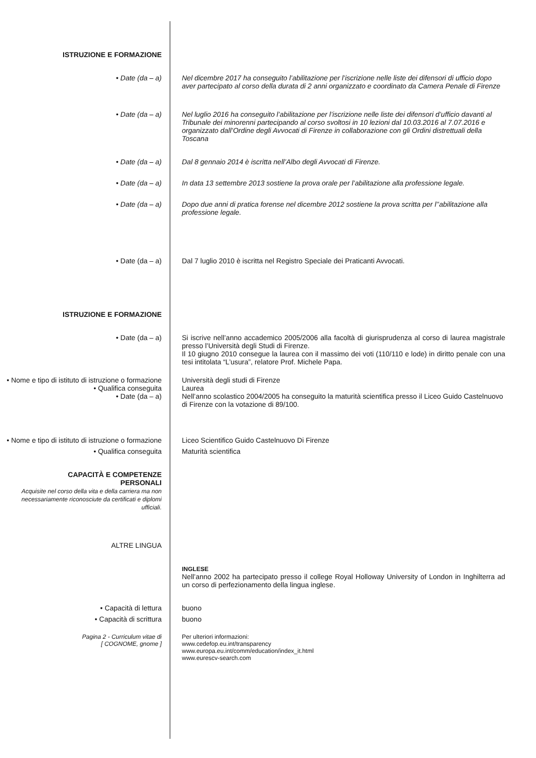ISTRUZIONE E FORMAZIONE
• Date (da – a) Nel dicembre 2017 ha conseguito l’abilitazione per l’iscrizione nelle liste dei difensori di ufficio dopo aver partecipato al corso della durata di 2 anni organizzato e coordinato da Camera Penale di Firenze
• Date (da – a) Nel luglio 2016 ha conseguito l’abilitazione per l’iscrizione nelle liste dei difensori d’ufficio davanti al Tribunale dei minorenni partecipando al corso svoltosi in 10 lezioni dal 10.03.2016 al 7.07.2016 e organizzato dall’Ordine degli Avvocati di Firenze in collaborazione con gli Ordini distrettuali della Toscana
• Date (da – a) Dal 8 gennaio 2014 è iscritta nell’Albo degli Avvocati di Firenze.
• Date (da – a) In data 13 settembre 2013 sostiene la prova orale per l’abilitazione alla professione legale.
• Date (da – a) Dopo due anni di pratica forense nel dicembre 2012 sostiene la prova scritta per l’’abilitazione alla professione legale.
• Date (da – a) Dal 7 luglio 2010 è iscritta nel Registro Speciale dei Praticanti Avvocati.
ISTRUZIONE E FORMAZIONE
• Date (da – a) Si iscrive nell’anno accademico 2005/2006 alla facoltà di giurisprudenza al corso di laurea magistrale presso l’Università degli Studi di Firenze.
Il 10 giugno 2010 consegue la laurea con il massimo dei voti (110/110 e lode) in diritto penale con una tesi intitolata “L’usura”, relatore Prof. Michele Papa.
• Nome e tipo di istituto di istruzione o formazione
Università degli studi di Firenze
• Qualifica conseguita Laurea
• Date (da – a) Nell’anno scolastico 2004/2005 ha conseguito la maturità scientifica presso il Liceo Guido Castelnuovo di Firenze con la votazione di 89/100.
• Nome e tipo di istituto di istruzione o formazione
Liceo Scientifico Guido Castelnuovo Di Firenze
• Qualifica conseguita Maturità scientifica
CAPACITÀ E COMPETENZE
PERSONALI
Acquisite nel corso della vita e della carriera ma non necessariamente riconosciute da certificati e diplomi ufficiali.
ALTRE LINGUA
INGLESE
Nell’anno 2002 ha partecipato presso il college Royal Holloway University of London in Inghilterra ad un corso di perfezionamento della lingua inglese.
• Capacità di lettura buono
• Capacità di scrittura buono
Pagina 2 - Curriculum vitae di
[ COGNOME, gnome ]
Per ulteriori informazioni:
www.cedefop.eu.int/transparency
www.europa.eu.int/comm/education/index_it.html
www.eurescv-search.com